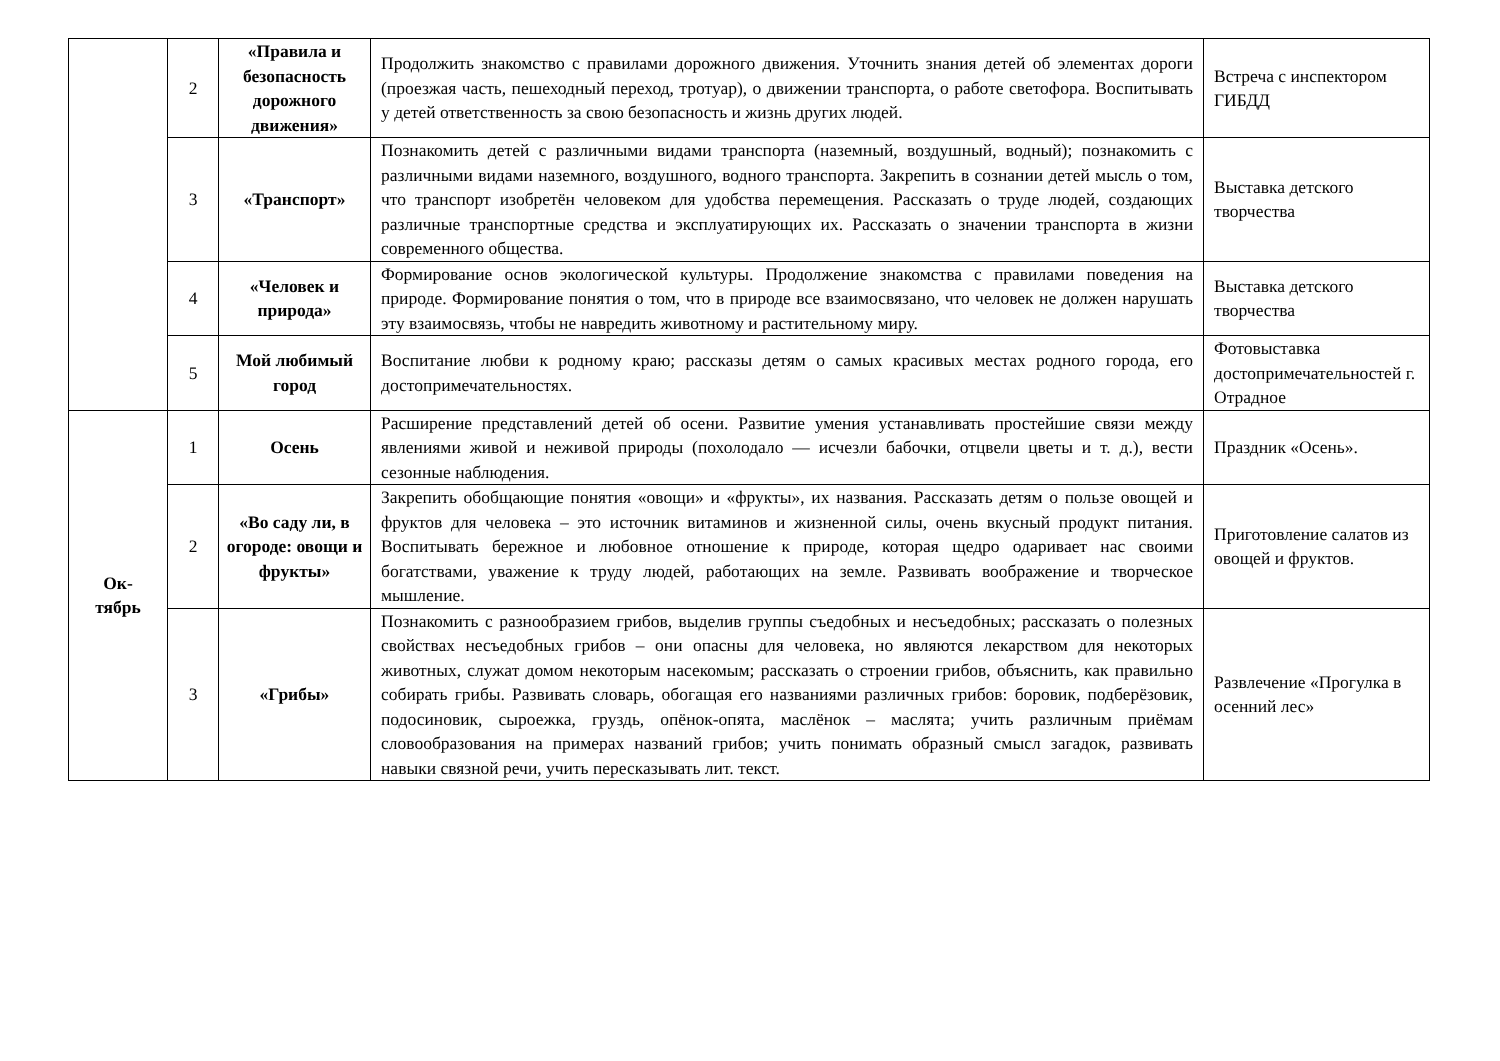| | 2 | «Правила и безопасность дорожного движения» | Продолжить знакомство с правилами дорожного движения. Уточнить знания детей об элементах дороги (проезжая часть, пешеходный переход, тротуар), о движении транспорта, о работе светофора. Воспитывать у детей ответственность за свою безопасность и жизнь других людей. | Встреча с инспектором ГИБДД |
| | 3 | «Транспорт» | Познакомить детей с различными видами транспорта (наземный, воздушный, водный); познакомить с различными видами наземного, воздушного, водного транспорта. Закрепить в сознании детей мысль о том, что транспорт изобретён человеком для удобства перемещения. Рассказать о труде людей, создающих различные транспортные средства и эксплуатирующих их. Рассказать о значении транспорта в жизни современного общества. | Выставка детского творчества |
| | 4 | «Человек и природа» | Формирование основ экологической культуры. Продолжение знакомства с правилами поведения на природе. Формирование понятия о том, что в природе все взаимосвязано, что человек не должен нарушать эту взаимосвязь, чтобы не навредить животному и растительному миру. | Выставка детского творчества |
| | 5 | Мой любимый город | Воспитание любви к родному краю; рассказы детям о самых красивых местах родного города, его достопримечательностях. | Фотовыставка достопримечательностей г. Отрадное |
| Ок- тябрь | 1 | Осень | Расширение представлений детей об осени. Развитие умения устанавливать простейшие связи между явлениями живой и неживой природы (похолодало — исчезли бабочки, отцвели цветы и т. д.), вести сезонные наблюдения. | Праздник «Осень». |
| | 2 | «Во саду ли, в огороде: овощи и фрукты» | Закрепить обобщающие понятия «овощи» и «фрукты», их названия. Рассказать детям о пользе овощей и фруктов для человека – это источник витаминов и жизненной силы, очень вкусный продукт питания. Воспитывать бережное и любовное отношение к природе, которая щедро одаривает нас своими богатствами, уважение к труду людей, работающих на земле. Развивать воображение и творческое мышление. | Приготовление салатов из овощей и фруктов. |
| | 3 | «Грибы» | Познакомить с разнообразием грибов, выделив группы съедобных и несъедобных; рассказать о полезных свойствах несъедобных грибов – они опасны для человека, но являются лекарством для некоторых животных, служат домом некоторым насекомым; рассказать о строении грибов, объяснить, как правильно собирать грибы. Развивать словарь, обогащая его названиями различных грибов: боровик, подберёзовик, подосиновик, сыроежка, груздь, опёнок-опята, маслёнок – маслята; учить различным приёмам словообразования на примерах названий грибов; учить понимать образный смысл загадок, развивать навыки связной речи, учить пересказывать лит. текст. | Развлечение «Прогулка в осенний лес» |